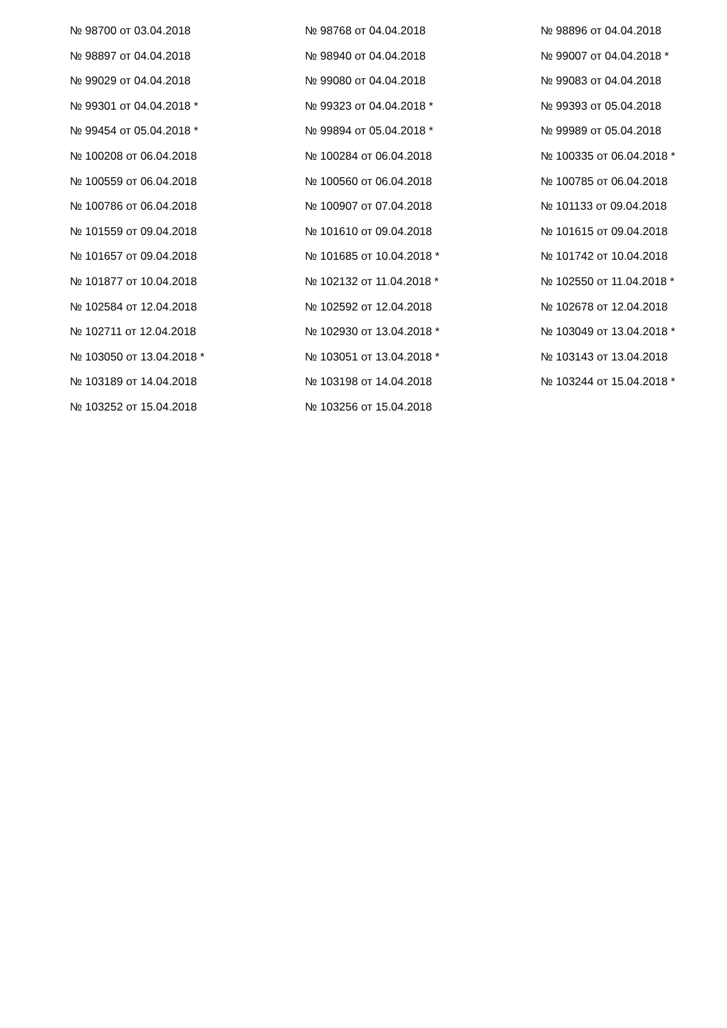№ 98700 от 03.04.2018
№ 98768 от 04.04.2018
№ 98896 от 04.04.2018
№ 98897 от 04.04.2018
№ 98940 от 04.04.2018
№ 99007 от 04.04.2018 *
№ 99029 от 04.04.2018
№ 99080 от 04.04.2018
№ 99083 от 04.04.2018
№ 99301 от 04.04.2018 *
№ 99323 от 04.04.2018 *
№ 99393 от 05.04.2018
№ 99454 от 05.04.2018 *
№ 99894 от 05.04.2018 *
№ 99989 от 05.04.2018
№ 100208 от 06.04.2018
№ 100284 от 06.04.2018
№ 100335 от 06.04.2018 *
№ 100559 от 06.04.2018
№ 100560 от 06.04.2018
№ 100785 от 06.04.2018
№ 100786 от 06.04.2018
№ 100907 от 07.04.2018
№ 101133 от 09.04.2018
№ 101559 от 09.04.2018
№ 101610 от 09.04.2018
№ 101615 от 09.04.2018
№ 101657 от 09.04.2018
№ 101685 от 10.04.2018 *
№ 101742 от 10.04.2018
№ 101877 от 10.04.2018
№ 102132 от 11.04.2018 *
№ 102550 от 11.04.2018 *
№ 102584 от 12.04.2018
№ 102592 от 12.04.2018
№ 102678 от 12.04.2018
№ 102711 от 12.04.2018
№ 102930 от 13.04.2018 *
№ 103049 от 13.04.2018 *
№ 103050 от 13.04.2018 *
№ 103051 от 13.04.2018 *
№ 103143 от 13.04.2018
№ 103189 от 14.04.2018
№ 103198 от 14.04.2018
№ 103244 от 15.04.2018 *
№ 103252 от 15.04.2018
№ 103256 от 15.04.2018